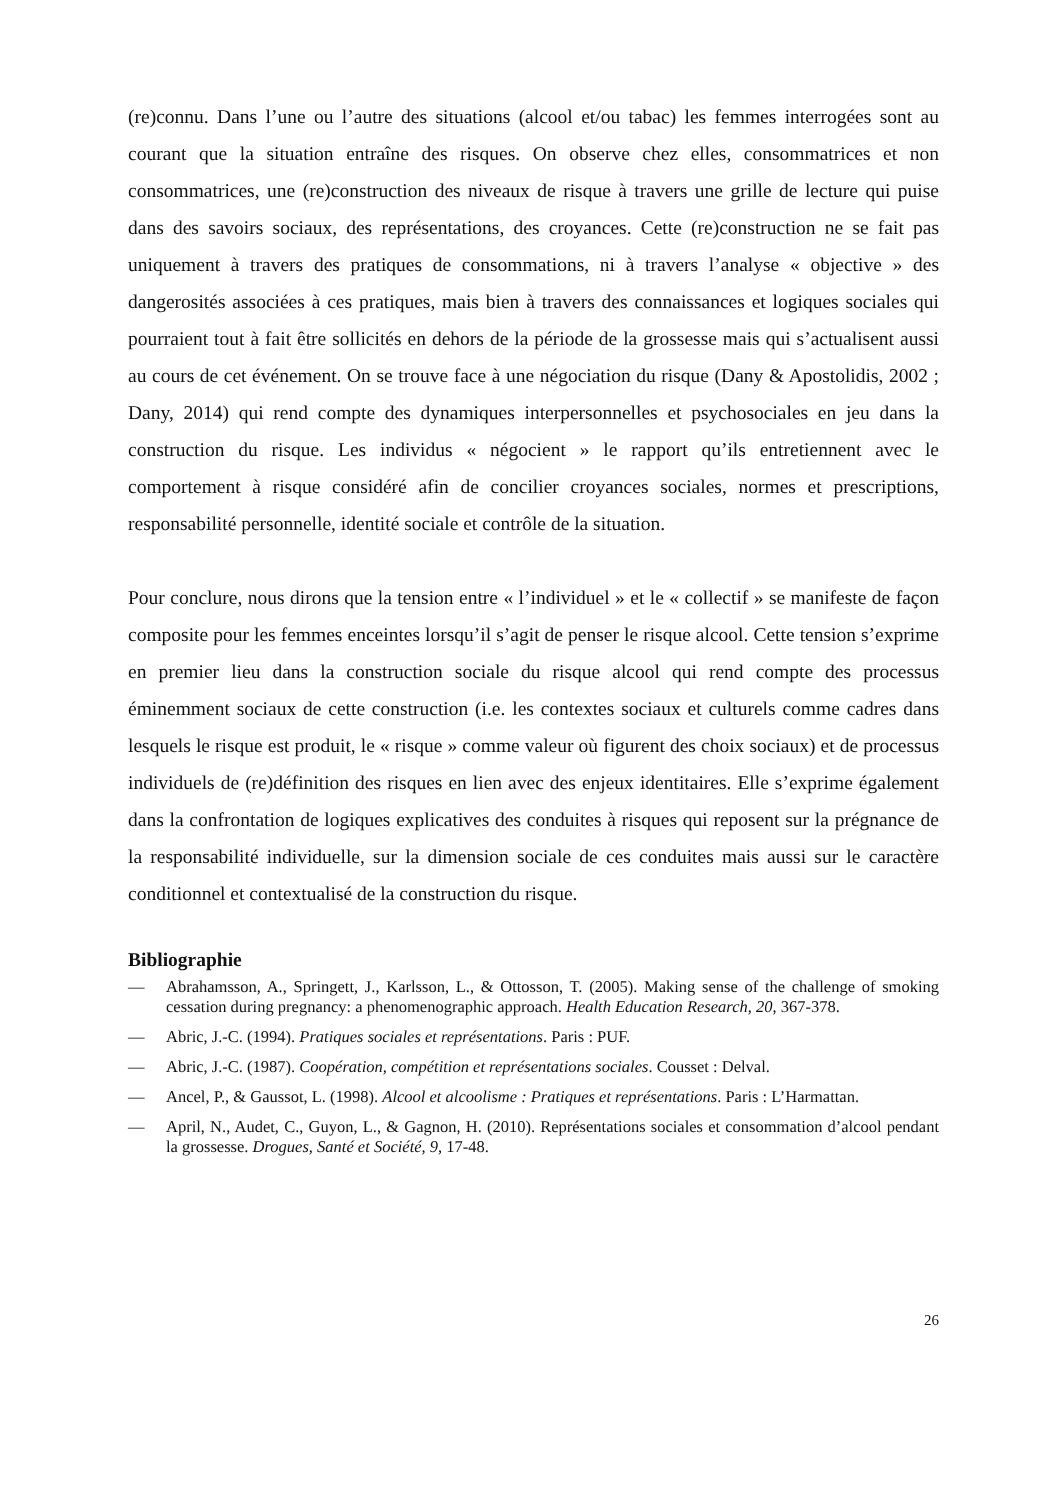(re)connu. Dans l’une ou l’autre des situations (alcool et/ou tabac) les femmes interrogées sont au courant que la situation entraîne des risques. On observe chez elles, consommatrices et non consommatrices, une (re)construction des niveaux de risque à travers une grille de lecture qui puise dans des savoirs sociaux, des représentations, des croyances. Cette (re)construction ne se fait pas uniquement à travers des pratiques de consommations, ni à travers l’analyse « objective » des dangerosités associées à ces pratiques, mais bien à travers des connaissances et logiques sociales qui pourraient tout à fait être sollicités en dehors de la période de la grossesse mais qui s’actualisent aussi au cours de cet événement. On se trouve face à une négociation du risque (Dany & Apostolidis, 2002 ; Dany, 2014) qui rend compte des dynamiques interpersonnelles et psychosociales en jeu dans la construction du risque. Les individus « négocient » le rapport qu’ils entretiennent avec le comportement à risque considéré afin de concilier croyances sociales, normes et prescriptions, responsabilité personnelle, identité sociale et contrôle de la situation.
Pour conclure, nous dirons que la tension entre « l’individuel » et le « collectif » se manifeste de façon composite pour les femmes enceintes lorsqu’il s’agit de penser le risque alcool. Cette tension s’exprime en premier lieu dans la construction sociale du risque alcool qui rend compte des processus éminemment sociaux de cette construction (i.e. les contextes sociaux et culturels comme cadres dans lesquels le risque est produit, le « risque » comme valeur où figurent des choix sociaux) et de processus individuels de (re)définition des risques en lien avec des enjeux identitaires. Elle s’exprime également dans la confrontation de logiques explicatives des conduites à risques qui reposent sur la prégnance de la responsabilité individuelle, sur la dimension sociale de ces conduites mais aussi sur le caractère conditionnel et contextualisé de la construction du risque.
Bibliographie
— Abrahamsson, A., Springett, J., Karlsson, L., & Ottosson, T. (2005). Making sense of the challenge of smoking cessation during pregnancy: a phenomenographic approach. Health Education Research, 20, 367-378.
— Abric, J.-C. (1994). Pratiques sociales et représentations. Paris : PUF.
— Abric, J.-C. (1987). Coopération, compétition et représentations sociales. Cousset : Delval.
— Ancel, P., & Gaussot, L. (1998). Alcool et alcoolisme : Pratiques et représentations. Paris : L’Harmattan.
— April, N., Audet, C., Guyon, L., & Gagnon, H. (2010). Représentations sociales et consommation d’alcool pendant la grossesse. Drogues, Santé et Société, 9, 17-48.
26